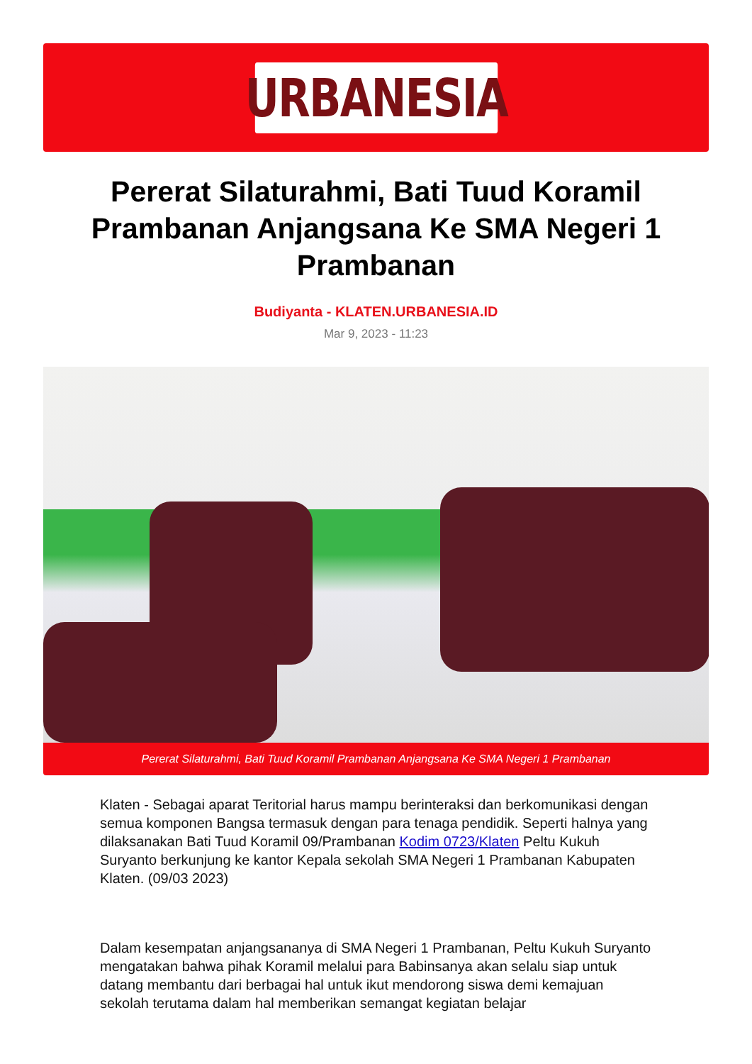URBANESIA
Pererat Silaturahmi, Bati Tuud Koramil Prambanan Anjangsana Ke SMA Negeri 1 Prambanan
Budiyanta - KLATEN.URBANESIA.ID
Mar 9, 2023 - 11:23
Pererat Silaturahmi, Bati Tuud Koramil Prambanan Anjangsana Ke SMA Negeri 1 Prambanan
Klaten - Sebagai aparat Teritorial harus mampu berinteraksi dan berkomunikasi dengan semua komponen Bangsa termasuk dengan para tenaga pendidik. Seperti halnya yang dilaksanakan Bati Tuud Koramil 09/Prambanan Kodim 0723/Klaten Peltu Kukuh Suryanto berkunjung ke kantor Kepala sekolah SMA Negeri 1 Prambanan Kabupaten Klaten. (09/03 2023)
Dalam kesempatan anjangsananya di SMA Negeri 1 Prambanan, Peltu Kukuh Suryanto mengatakan bahwa pihak Koramil melalui para Babinsanya akan selalu siap untuk datang membantu dari berbagai hal untuk ikut mendorong siswa demi kemajuan sekolah terutama dalam hal memberikan semangat kegiatan belajar